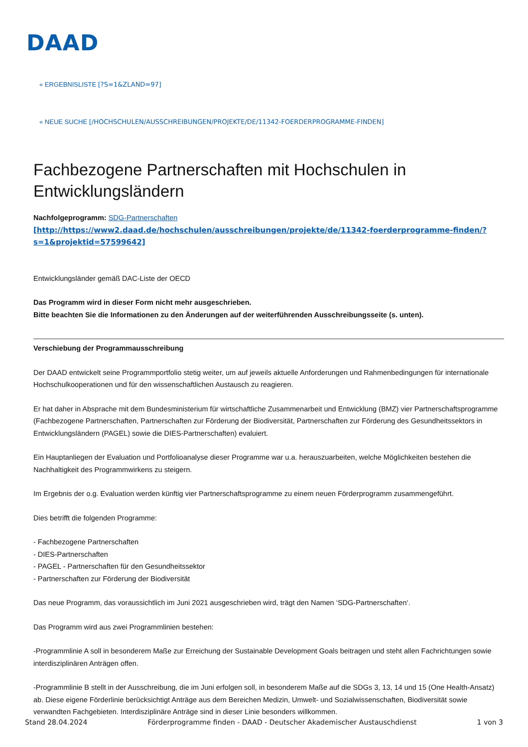DAAD
« ERGEBNISLISTE [?S=1&ZLAND=97]
« NEUE SUCHE [/HOCHSCHULEN/AUSSCHREIBUNGEN/PROJEKTE/DE/11342-FOERDERPROGRAMME-FINDEN]
Fachbezogene Partnerschaften mit Hochschulen in Entwicklungsländern
Nachfolgeprogramm: SDG-Partnerschaften
[http://https://www2.daad.de/hochschulen/ausschreibungen/projekte/de/11342-foerderprogramme-finden/?s=1&projektid=57599642]
Entwicklungsländer gemäß DAC-Liste der OECD
Das Programm wird in dieser Form nicht mehr ausgeschrieben.
Bitte beachten Sie die Informationen zu den Änderungen auf der weiterführenden Ausschreibungsseite (s. unten).
Verschiebung der Programmausschreibung
Der DAAD entwickelt seine Programmportfolio stetig weiter, um auf jeweils aktuelle Anforderungen und Rahmenbedingungen für internationale Hochschulkooperationen und für den wissenschaftlichen Austausch zu reagieren.
Er hat daher in Absprache mit dem Bundesministerium für wirtschaftliche Zusammenarbeit und Entwicklung (BMZ) vier Partnerschaftsprogramme (Fachbezogene Partnerschaften, Partnerschaften zur Förderung der Biodiversität, Partnerschaften zur Förderung des Gesundheitssektors in Entwicklungsländern (PAGEL) sowie die DIES-Partnerschaften) evaluiert.
Ein Hauptanliegen der Evaluation und Portfolioanalyse dieser Programme war u.a. herauszuarbeiten, welche Möglichkeiten bestehen die Nachhaltigkeit des Programmwirkens zu steigern.
Im Ergebnis der o.g. Evaluation werden künftig vier Partnerschaftsprogramme zu einem neuen Förderprogramm zusammengeführt.
Dies betrifft die folgenden Programme:
- Fachbezogene Partnerschaften
- DIES-Partnerschaften
- PAGEL - Partnerschaften für den Gesundheitssektor
- Partnerschaften zur Förderung der Biodiversität
Das neue Programm, das voraussichtlich im Juni 2021 ausgeschrieben wird, trägt den Namen ‘SDG-Partnerschaften‘.
Das Programm wird aus zwei Programmlinien bestehen:
-Programmlinie A soll in besonderem Maße zur Erreichung der Sustainable Development Goals beitragen und steht allen Fachrichtungen sowie interdisziplinären Anträgen offen.
-Programmlinie B stellt in der Ausschreibung, die im Juni erfolgen soll, in besonderem Maße auf die SDGs 3, 13, 14 und 15 (One Health-Ansatz) ab. Diese eigene Förderlinie berücksichtigt Anträge aus dem Bereichen Medizin, Umwelt- und Sozialwissenschaften, Biodiversität sowie verwandten Fachgebieten. Interdisziplinäre Anträge sind in dieser Linie besonders willkommen.
Stand 28.04.2024 Förderprogramme finden - DAAD - Deutscher Akademischer Austauschdienst 1 von 3